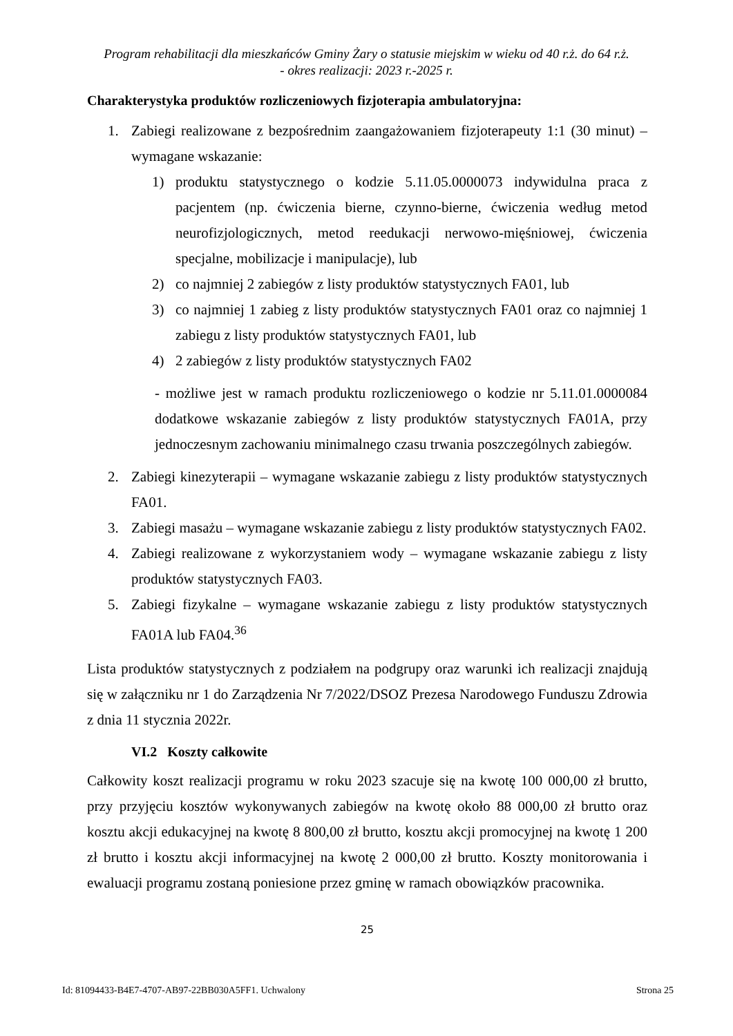Program rehabilitacji dla mieszkańców Gminy Żary o statusie miejskim w wieku od 40 r.ż. do 64 r.ż.
- okres realizacji: 2023 r.-2025 r.
Charakterystyka produktów rozliczeniowych fizjoterapia ambulatoryjna:
1. Zabiegi realizowane z bezpośrednim zaangażowaniem fizjoterapeuty 1:1 (30 minut) – wymagane wskazanie:
1) produktu statystycznego o kodzie 5.11.05.0000073 indywidulna praca z pacjentem (np. ćwiczenia bierne, czynno-bierne, ćwiczenia według metod neurofizjologicznych, metod reedukacji nerwowo-mięśniowej, ćwiczenia specjalne, mobilizacje i manipulacje), lub
2) co najmniej 2 zabiegów z listy produktów statystycznych FA01, lub
3) co najmniej 1 zabieg z listy produktów statystycznych FA01 oraz co najmniej 1 zabiegu z listy produktów statystycznych FA01, lub
4) 2 zabiegów z listy produktów statystycznych FA02
- możliwe jest w ramach produktu rozliczeniowego o kodzie nr 5.11.01.0000084 dodatkowe wskazanie zabiegów z listy produktów statystycznych FA01A, przy jednoczesnym zachowaniu minimalnego czasu trwania poszczególnych zabiegów.
2. Zabiegi kinezyterapii – wymagane wskazanie zabiegu z listy produktów statystycznych FA01.
3. Zabiegi masażu – wymagane wskazanie zabiegu z listy produktów statystycznych FA02.
4. Zabiegi realizowane z wykorzystaniem wody – wymagane wskazanie zabiegu z listy produktów statystycznych FA03.
5. Zabiegi fizykalne – wymagane wskazanie zabiegu z listy produktów statystycznych FA01A lub FA04.<sup>36</sup>
Lista produktów statystycznych z podziałem na podgrupy oraz warunki ich realizacji znajdują się w załączniku nr 1 do Zarządzenia Nr 7/2022/DSOZ Prezesa Narodowego Funduszu Zdrowia z dnia 11 stycznia 2022r.
VI.2 Koszty całkowite
Całkowity koszt realizacji programu w roku 2023 szacuje się na kwotę 100 000,00 zł brutto, przy przyjęciu kosztów wykonywanych zabiegów na kwotę około 88 000,00 zł brutto oraz kosztu akcji edukacyjnej na kwotę 8 800,00 zł brutto, kosztu akcji promocyjnej na kwotę 1 200 zł brutto i kosztu akcji informacyjnej na kwotę 2 000,00 zł brutto. Koszty monitorowania i ewaluacji programu zostaną poniesione przez gminę w ramach obowiązków pracownika.
25
Id: 81094433-B4E7-4707-AB97-22BB030A5FF1. Uchwalony Strona 25